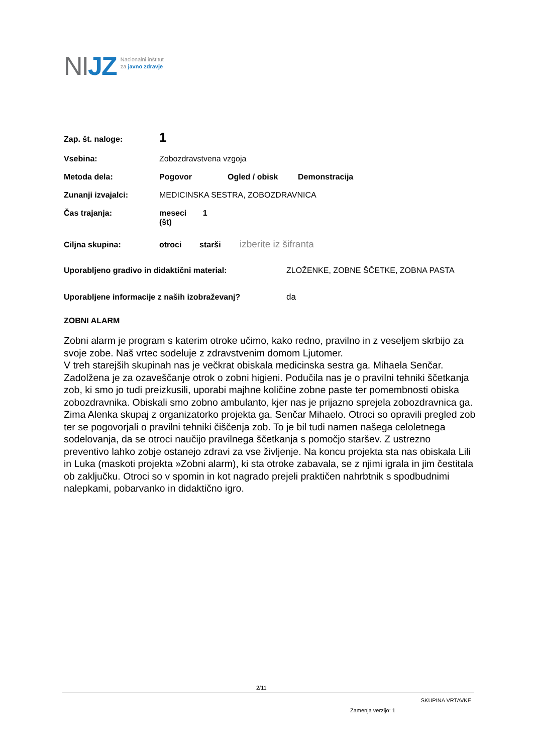NIJZ
Nacionalni inštitut
za javno zdravje
Zap. št. naloge: 1
Vsebina: Zobozdravstvena vzgoja
Metoda dela: Pogovor Ogled / obisk Demonstracija
Zunanji izvajalci: MEDICINSKA SESTRA, ZOBOZDRAVNICA
Čas trajanja: meseci (št) 1
Ciljna skupina: otroci starši izberite iz šifranta
Uporabljeno gradivo in didaktični material: ZLOŽENKE, ZOBNE ŠČETKE, ZOBNA PASTA
Uporabljene informacije z naših izobraževanj? da
ZOBNI ALARM
Zobni alarm je program s katerim otroke učimo, kako redno, pravilno in z veseljem skrbijo za svoje zobe. Naš vrtec sodeluje z zdravstvenim domom Ljutomer.
V treh starejših skupinah nas je večkrat obiskala medicinska sestra ga. Mihaela Senčar. Zadolžena je za ozaveščanje otrok o zobni higieni. Podučila nas je o pravilni tehniki ščetkanja zob, ki smo jo tudi preizkusili, uporabi majhne količine zobne paste ter pomembnosti obiska zobozdravnika. Obiskali smo zobno ambulanto, kjer nas je prijazno sprejela zobozdravnica ga. Zima Alenka skupaj z organizatorko projekta ga. Senčar Mihaelo. Otroci so opravili pregled zob ter se pogovorjali o pravilni tehniki čiščenja zob. To je bil tudi namen našega celoletnega sodelovanja, da se otroci naučijo pravilnega ščetkanja s pomočjo staršev. Z ustrezno preventivo lahko zobje ostanejo zdravi za vse življenje. Na koncu projekta sta nas obiskala Lili in Luka (maskoti projekta »Zobni alarm), ki sta otroke zabavala, se z njimi igrala in jim čestitala ob zaključku. Otroci so v spomin in kot nagrado prejeli praktičen nahrbtnik s spodbudnimi nalepkami, pobarvanko in didaktično igro.
2/11
SKUPINA VRTAVKE
Zamenja verzijo: 1